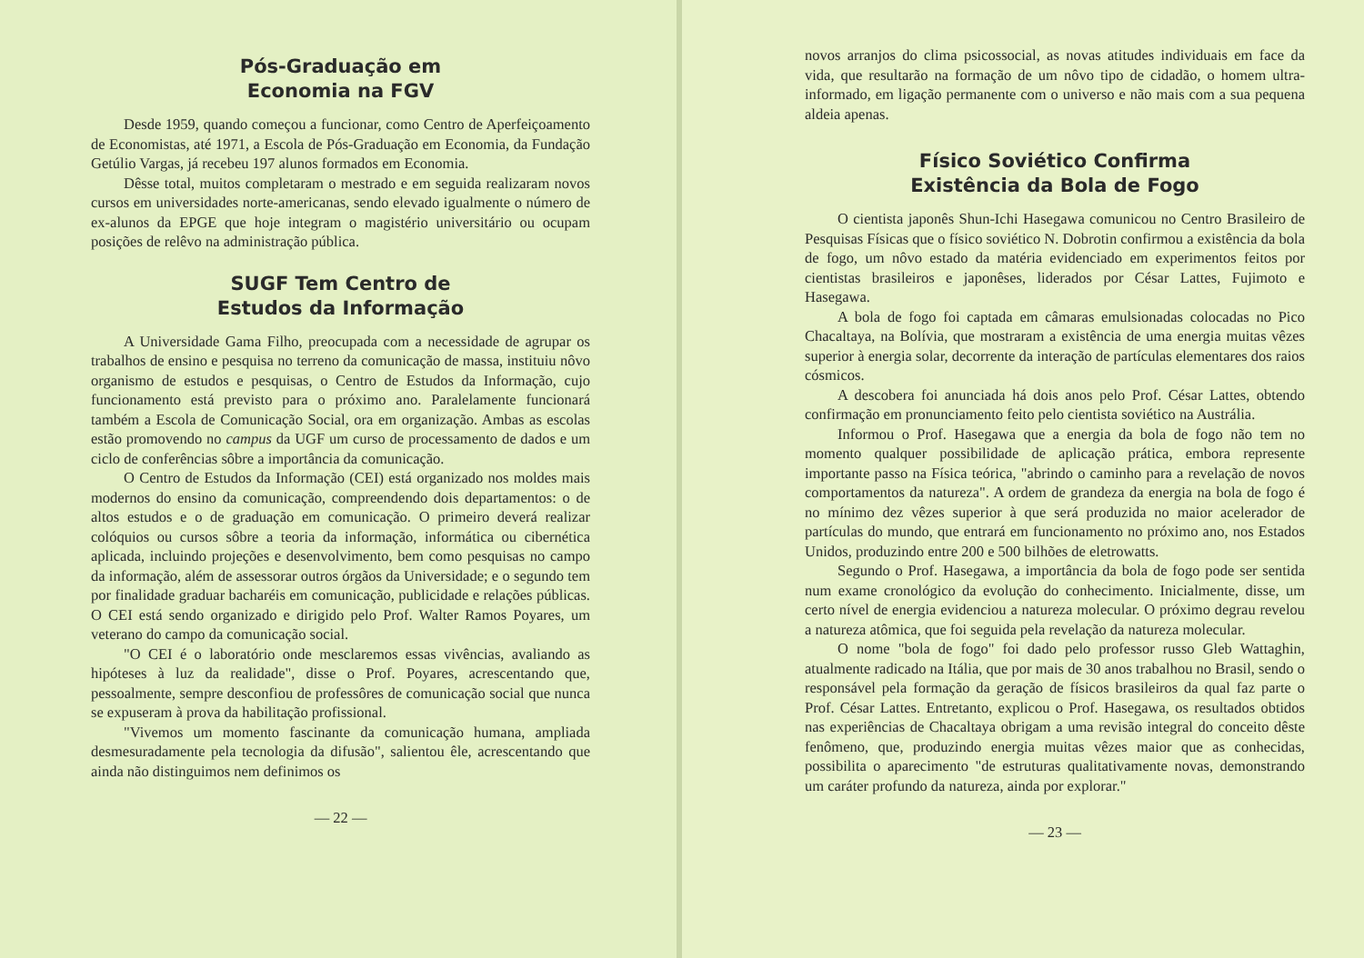Pós-Graduação em
Economia na FGV
Desde 1959, quando começou a funcionar, como Centro de Aperfeiçoamento de Economistas, até 1971, a Escola de Pós-Graduação em Economia, da Fundação Getúlio Vargas, já recebeu 197 alunos formados em Economia.
Dêsse total, muitos completaram o mestrado e em seguida realizaram novos cursos em universidades norte-americanas, sendo elevado igualmente o número de ex-alunos da EPGE que hoje integram o magistério universitário ou ocupam posições de relêvo na administração pública.
SUGF Tem Centro de
Estudos da Informação
A Universidade Gama Filho, preocupada com a necessidade de agrupar os trabalhos de ensino e pesquisa no terreno da comunicação de massa, instituiu nôvo organismo de estudos e pesquisas, o Centro de Estudos da Informação, cujo funcionamento está previsto para o próximo ano. Paralelamente funcionará também a Escola de Comunicação Social, ora em organização. Ambas as escolas estão promovendo no campus da UGF um curso de processamento de dados e um ciclo de conferências sôbre a importância da comunicação.
O Centro de Estudos da Informação (CEI) está organizado nos moldes mais modernos do ensino da comunicação, compreendendo dois departamentos: o de altos estudos e o de graduação em comunicação. O primeiro deverá realizar colóquios ou cursos sôbre a teoria da informação, informática ou cibernética aplicada, incluindo projeções e desenvolvimento, bem como pesquisas no campo da informação, além de assessorar outros órgãos da Universidade; e o segundo tem por finalidade graduar bacharéis em comunicação, publicidade e relações públicas. O CEI está sendo organizado e dirigido pelo Prof. Walter Ramos Poyares, um veterano do campo da comunicação social.
"O CEI é o laboratório onde mesclaremos essas vivências, avaliando as hipóteses à luz da realidade", disse o Prof. Poyares, acrescentando que, pessoalmente, sempre desconfiou de professôres de comunicação social que nunca se expuseram à prova da habilitação profissional.
"Vivemos um momento fascinante da comunicação humana, ampliada desmesuradamente pela tecnologia da difusão", salientou êle, acrescentando que ainda não distinguimos nem definimos os
— 22 —
novos arranjos do clima psicossocial, as novas atitudes individuais em face da vida, que resultarão na formação de um nôvo tipo de cidadão, o homem ultra-informado, em ligação permanente com o universo e não mais com a sua pequena aldeia apenas.
Físico Soviético Confirma
Existência da Bola de Fogo
O cientista japonês Shun-Ichi Hasegawa comunicou no Centro Brasileiro de Pesquisas Físicas que o físico soviético N. Dobrotin confirmou a existência da bola de fogo, um nôvo estado da matéria evidenciado em experimentos feitos por cientistas brasileiros e japonêses, liderados por César Lattes, Fujimoto e Hasegawa.
A bola de fogo foi captada em câmaras emulsionadas colocadas no Pico Chacaltaya, na Bolívia, que mostraram a existência de uma energia muitas vêzes superior à energia solar, decorrente da interação de partículas elementares dos raios cósmicos.
A descobera foi anunciada há dois anos pelo Prof. César Lattes, obtendo confirmação em pronunciamento feito pelo cientista soviético na Austrália.
Informou o Prof. Hasegawa que a energia da bola de fogo não tem no momento qualquer possibilidade de aplicação prática, embora represente importante passo na Física teórica, "abrindo o caminho para a revelação de novos comportamentos da natureza". A ordem de grandeza da energia na bola de fogo é no mínimo dez vêzes superior à que será produzida no maior acelerador de partículas do mundo, que entrará em funcionamento no próximo ano, nos Estados Unidos, produzindo entre 200 e 500 bilhões de eletrowatts.
Segundo o Prof. Hasegawa, a importância da bola de fogo pode ser sentida num exame cronológico da evolução do conhecimento. Inicialmente, disse, um certo nível de energia evidenciou a natureza molecular. O próximo degrau revelou a natureza atômica, que foi seguida pela revelação da natureza molecular.
O nome "bola de fogo" foi dado pelo professor russo Gleb Wattaghin, atualmente radicado na Itália, que por mais de 30 anos trabalhou no Brasil, sendo o responsável pela formação da geração de físicos brasileiros da qual faz parte o Prof. César Lattes. Entretanto, explicou o Prof. Hasegawa, os resultados obtidos nas experiências de Chacaltaya obrigam a uma revisão integral do conceito dêste fenômeno, que, produzindo energia muitas vêzes maior que as conhecidas, possibilita o aparecimento "de estruturas qualitativamente novas, demonstrando um caráter profundo da natureza, ainda por explorar."
— 23 —